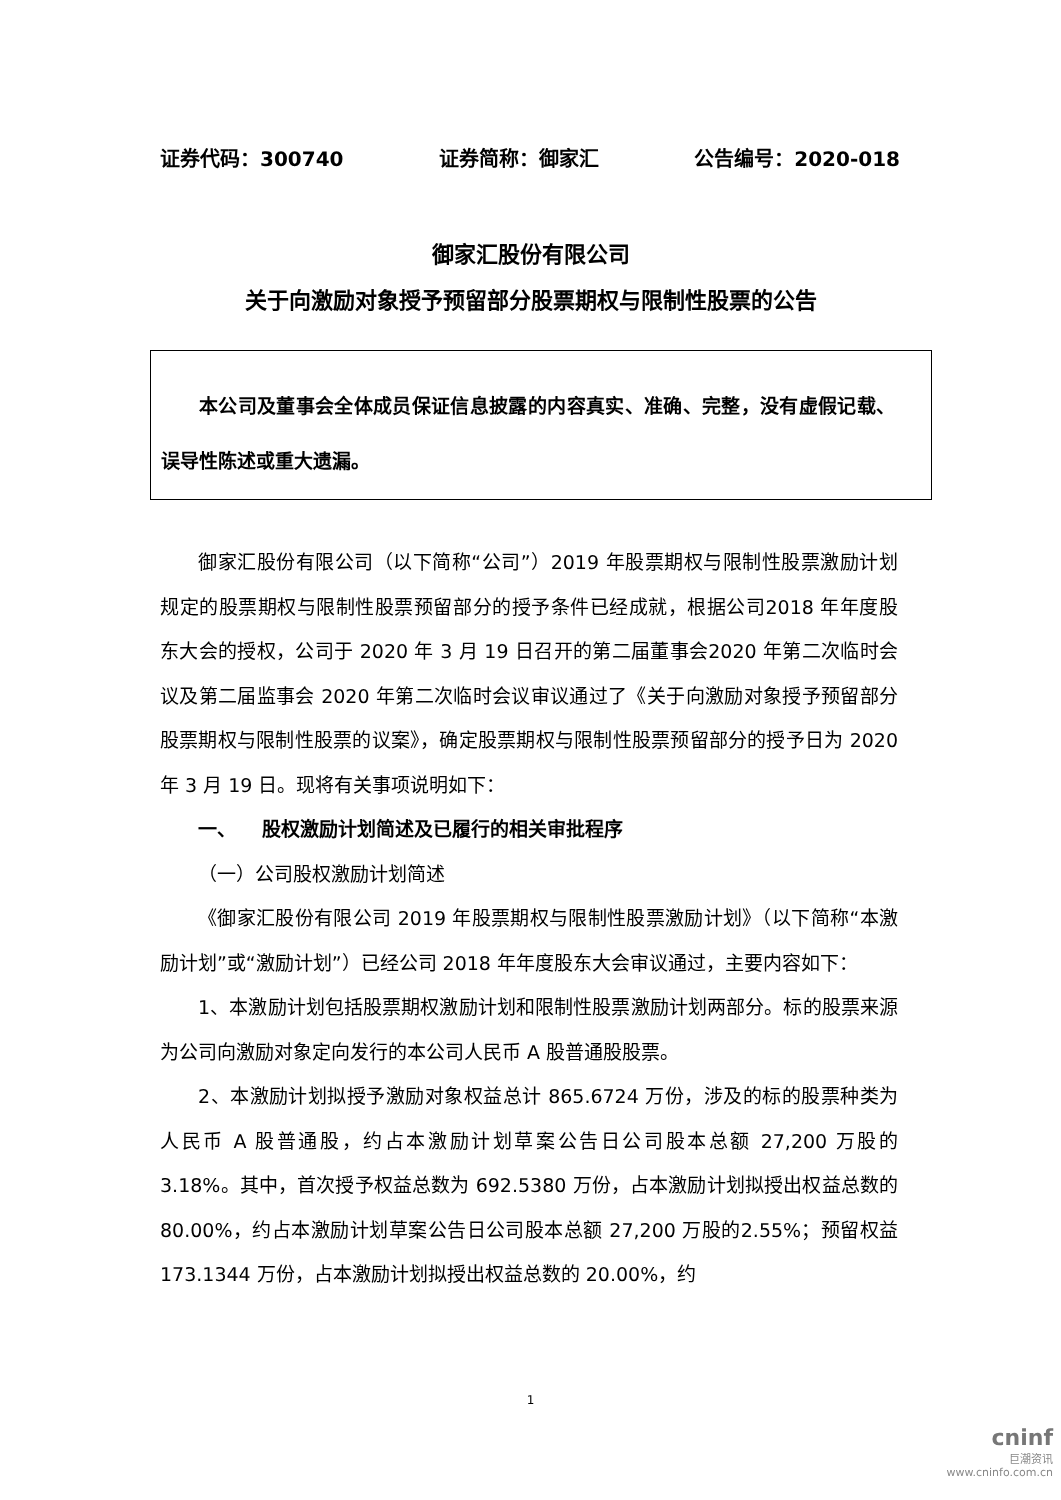证券代码：300740 证券简称：御家汇 公告编号：2020-018
御家汇股份有限公司
关于向激励对象授予预留部分股票期权与限制性股票的公告
本公司及董事会全体成员保证信息披露的内容真实、准确、完整，没有虚假记载、误导性陈述或重大遗漏。
御家汇股份有限公司（以下简称“公司”）2019 年股票期权与限制性股票激励计划规定的股票期权与限制性股票预留部分的授予条件已经成就，根据公司2018 年年度股东大会的授权，公司于 2020 年 3 月 19 日召开的第二届董事会2020 年第二次临时会议及第二届监事会 2020 年第二次临时会议审议通过了《关于向激励对象授予预留部分股票期权与限制性股票的议案》，确定股票期权与限制性股票预留部分的授予日为 2020 年 3 月 19 日。现将有关事项说明如下：
一、 股权激励计划简述及已履行的相关审批程序
（一）公司股权激励计划简述
《御家汇股份有限公司 2019 年股票期权与限制性股票激励计划》（以下简称“本激励计划”或“激励计划”）已经公司 2018 年年度股东大会审议通过，主要内容如下：
1、本激励计划包括股票期权激励计划和限制性股票激励计划两部分。标的股票来源为公司向激励对象定向发行的本公司人民币 A 股普通股股票。
2、本激励计划拟授予激励对象权益总计 865.6724 万份，涉及的标的股票种类为人民币 A 股普通股，约占本激励计划草案公告日公司股本总额 27,200 万股的 3.18%。其中，首次授予权益总数为 692.5380 万份，占本激励计划拟授出权益总数的 80.00%，约占本激励计划草案公告日公司股本总额 27,200 万股的2.55%；预留权益 173.1344 万份，占本激励计划拟授出权益总数的 20.00%，约
1
cninf
巨潮资讯
www.cninfo.com.cn